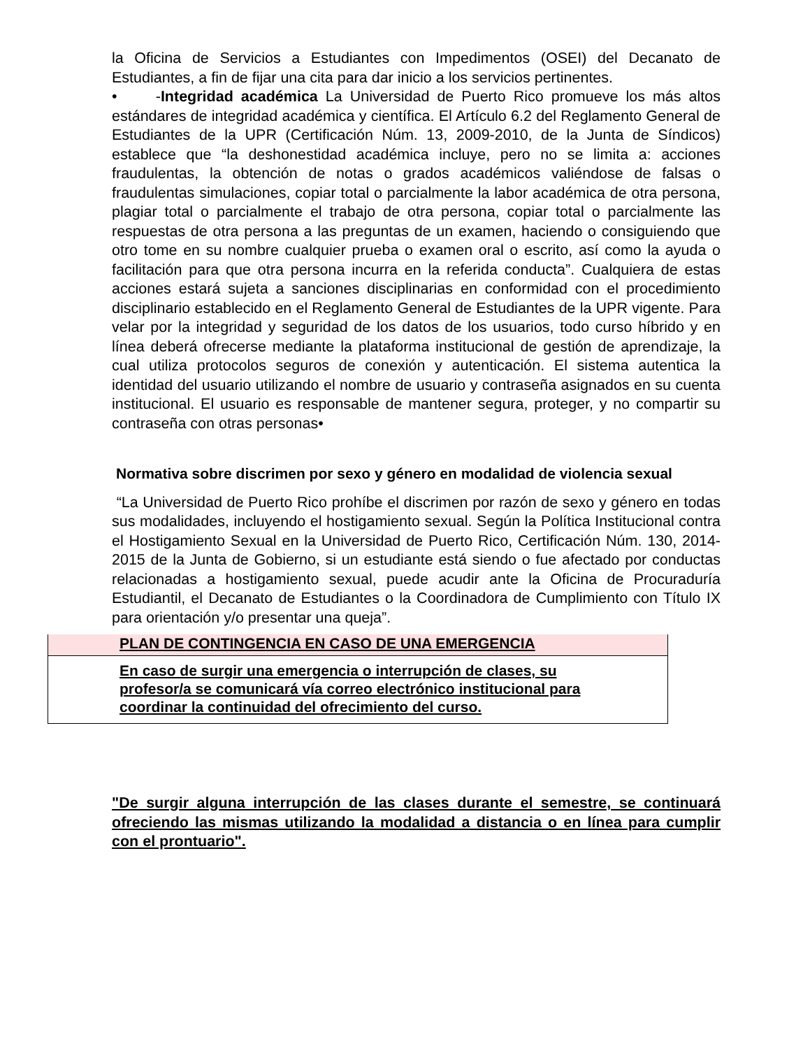la Oficina de Servicios a Estudiantes con Impedimentos (OSEI) del Decanato de Estudiantes, a fin de fijar una cita para dar inicio a los servicios pertinentes.
• -Integridad académica La Universidad de Puerto Rico promueve los más altos estándares de integridad académica y científica. El Artículo 6.2 del Reglamento General de Estudiantes de la UPR (Certificación Núm. 13, 2009-2010, de la Junta de Síndicos) establece que “la deshonestidad académica incluye, pero no se limita a: acciones fraudulentas, la obtención de notas o grados académicos valiéndose de falsas o fraudulentas simulaciones, copiar total o parcialmente la labor académica de otra persona, plagiar total o parcialmente el trabajo de otra persona, copiar total o parcialmente las respuestas de otra persona a las preguntas de un examen, haciendo o consiguiendo que otro tome en su nombre cualquier prueba o examen oral o escrito, así como la ayuda o facilitación para que otra persona incurra en la referida conducta”. Cualquiera de estas acciones estará sujeta a sanciones disciplinarias en conformidad con el procedimiento disciplinario establecido en el Reglamento General de Estudiantes de la UPR vigente. Para velar por la integridad y seguridad de los datos de los usuarios, todo curso híbrido y en línea deberá ofrecerse mediante la plataforma institucional de gestión de aprendizaje, la cual utiliza protocolos seguros de conexión y autenticación. El sistema autentica la identidad del usuario utilizando el nombre de usuario y contraseña asignados en su cuenta institucional. El usuario es responsable de mantener segura, proteger, y no compartir su contraseña con otras personas•
Normativa sobre discrimen por sexo y género en modalidad de violencia sexual
“La Universidad de Puerto Rico prohíbe el discrimen por razón de sexo y género en todas sus modalidades, incluyendo el hostigamiento sexual. Según la Política Institucional contra el Hostigamiento Sexual en la Universidad de Puerto Rico, Certificación Núm. 130, 2014-2015 de la Junta de Gobierno, si un estudiante está siendo o fue afectado por conductas relacionadas a hostigamiento sexual, puede acudir ante la Oficina de Procuraduría Estudiantil, el Decanato de Estudiantes o la Coordinadora de Cumplimiento con Título IX para orientación y/o presentar una queja”.
| PLAN DE CONTINGENCIA EN CASO DE UNA EMERGENCIA |
| En caso de surgir una emergencia o interrupción de clases, su profesor/a se comunicará vía correo electrónico institucional para coordinar la continuidad del ofrecimiento del curso. |
"De surgir alguna interrupción de las clases durante el semestre, se continuará ofreciendo las mismas utilizando la modalidad a distancia o en línea para cumplir con el prontuario".